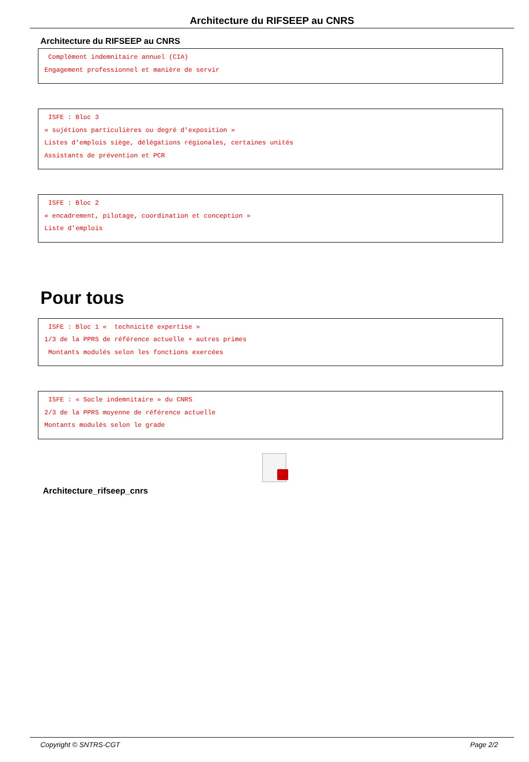Architecture du RIFSEEP au CNRS
Architecture du RIFSEEP au CNRS
Complément indemnitaire annuel (CIA) Engagement professionnel et manière de servir
ISFE : Bloc 3 « sujétions particulières ou degré d'exposition » Listes d'emplois siège, délégations régionales, certaines unités Assistants de prévention et PCR
ISFE : Bloc 2 « encadrement, pilotage, coordination et conception » Liste d'emplois
Pour tous
ISFE : Bloc 1 « technicité expertise » 1/3 de la PPRS de référence actuelle + autres primes Montants modulés selon les fonctions exercées
ISFE : « Socle indemnitaire » du CNRS 2/3 de la PPRS moyenne de référence actuelle Montants modulés selon le grade
Architecture_rifseep_cnrs
Copyright © SNTRS-CGT Page 2/2